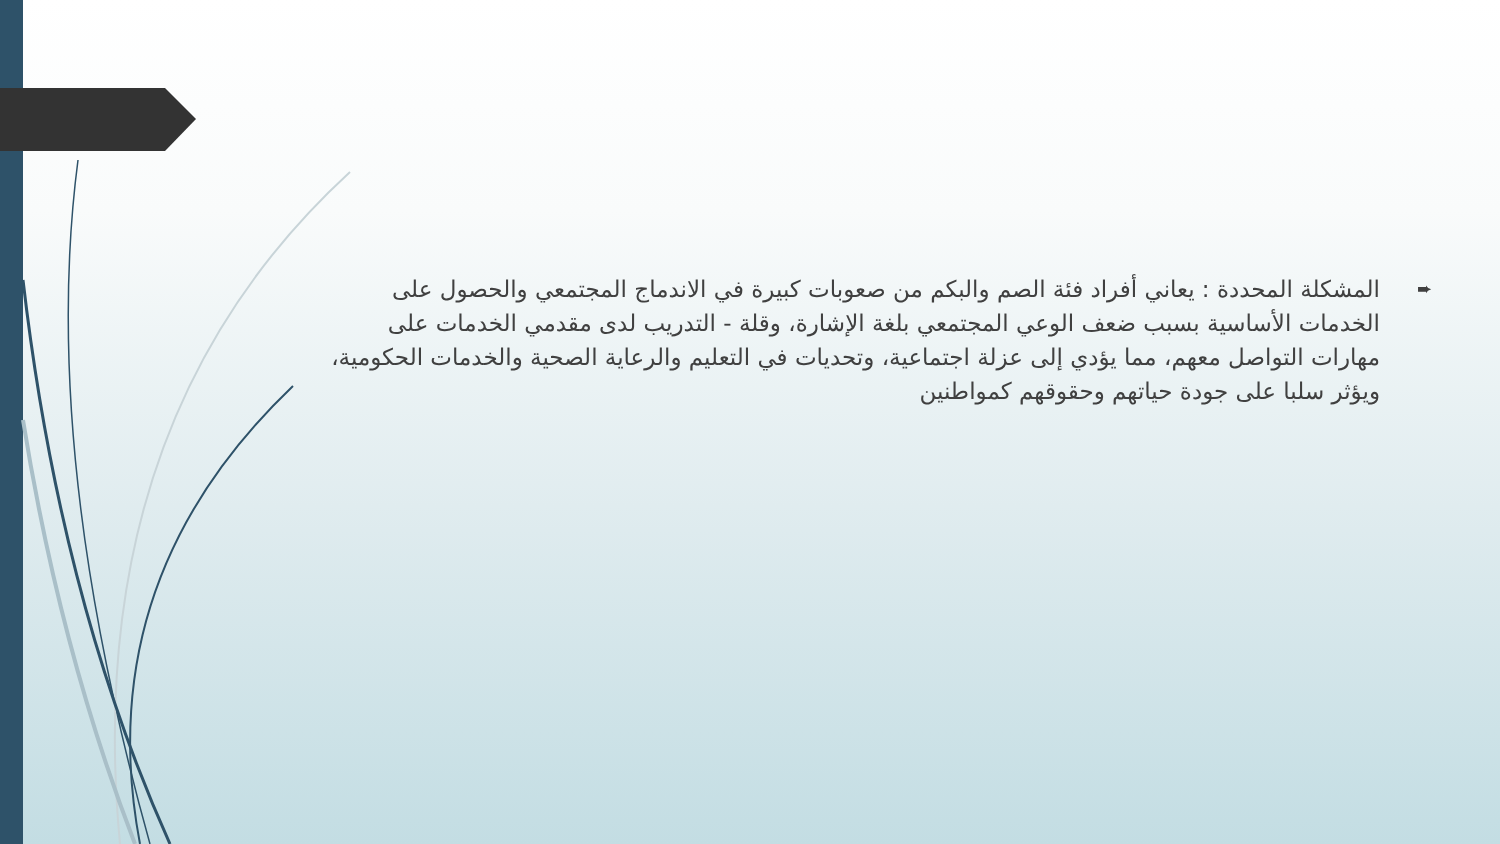➨ المشكلة المحددة : يعاني أفراد فئة الصم والبكم من صعوبات كبيرة في الاندماج المجتمعي والحصول على الخدمات الأساسية بسبب ضعف الوعي المجتمعي بلغة الإشارة، وقلة - التدريب لدى مقدمي الخدمات على مهارات التواصل معهم، مما يؤدي إلى عزلة اجتماعية، وتحديات في التعليم والرعاية الصحية والخدمات الحكومية، ويؤثر سلبا على جودة حياتهم وحقوقهم كمواطنين